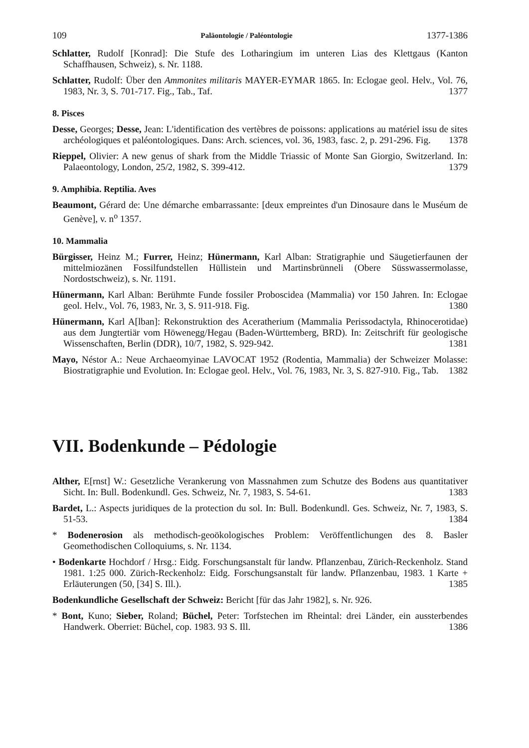109 Paläontologie / Paléontologie 1377-1386
Schlatter, Rudolf [Konrad]: Die Stufe des Lotharingium im unteren Lias des Klettgaus (Kanton Schaffhausen, Schweiz), s. Nr. 1188.
Schlatter, Rudolf: Über den Ammonites militaris MAYER-EYMAR 1865. In: Eclogae geol. Helv., Vol. 76, 1983, Nr. 3, S. 701-717. Fig., Tab., Taf. 1377
8. Pisces
Desse, Georges; Desse, Jean: L'identification des vertèbres de poissons: applications au matériel issu de sites archéologiques et paléontologiques. Dans: Arch. sciences, vol. 36, 1983, fasc. 2, p. 291-296. Fig. 1378
Rieppel, Olivier: A new genus of shark from the Middle Triassic of Monte San Giorgio, Switzerland. In: Palaeontology, London, 25/2, 1982, S. 399-412. 1379
9. Amphibia. Reptilia. Aves
Beaumont, Gérard de: Une démarche embarrassante: [deux empreintes d'un Dinosaure dans le Muséum de Genève], v. n<sup>o</sup> 1357.
10. Mammalia
Bürgisser, Heinz M.; Furrer, Heinz; Hünermann, Karl Alban: Stratigraphie und Säugetierfaunen der mittelmiozänen Fossilfundstellen Hüllistein und Martinsbrünneli (Obere Süsswassermolasse, Nordostschweiz), s. Nr. 1191.
Hünermann, Karl Alban: Berühmte Funde fossiler Proboscidea (Mammalia) vor 150 Jahren. In: Eclogae geol. Helv., Vol. 76, 1983, Nr. 3, S. 911-918. Fig. 1380
Hünermann, Karl A[lban]: Rekonstruktion des Aceratherium (Mammalia Perissodactyla, Rhinocerotidae) aus dem Jungtertiär vom Höwenegg/Hegau (Baden-Württemberg, BRD). In: Zeitschrift für geologische Wissenschaften, Berlin (DDR), 10/7, 1982, S. 929-942. 1381
Mayo, Néstor A.: Neue Archaeomyinae LAVOCAT 1952 (Rodentia, Mammalia) der Schweizer Molasse: Biostratigraphie und Evolution. In: Eclogae geol. Helv., Vol. 76, 1983, Nr. 3, S. 827-910. Fig., Tab. 1382
VII. Bodenkunde – Pédologie
Alther, E[rnst] W.: Gesetzliche Verankerung von Massnahmen zum Schutze des Bodens aus quantitativer Sicht. In: Bull. Bodenkundl. Ges. Schweiz, Nr. 7, 1983, S. 54-61. 1383
Bardet, L.: Aspects juridiques de la protection du sol. In: Bull. Bodenkundl. Ges. Schweiz, Nr. 7, 1983, S. 51-53. 1384
* Bodenerosion als methodisch-geoökologisches Problem: Veröffentlichungen des 8. Basler Geomethodischen Colloquiums, s. Nr. 1134.
• Bodenkarte Hochdorf / Hrsg.: Eidg. Forschungsanstalt für landw. Pflanzenbau, Zürich-Reckenholz. Stand 1981. 1:25 000. Zürich-Reckenholz: Eidg. Forschungsanstalt für landw. Pflanzenbau, 1983. 1 Karte + Erläuterungen (50, [34] S. Ill.). 1385
Bodenkundliche Gesellschaft der Schweiz: Bericht [für das Jahr 1982], s. Nr. 926.
* Bont, Kuno; Sieber, Roland; Büchel, Peter: Torfstechen im Rheintal: drei Länder, ein aussterbendes Handwerk. Oberriet: Büchel, cop. 1983. 93 S. Ill. 1386